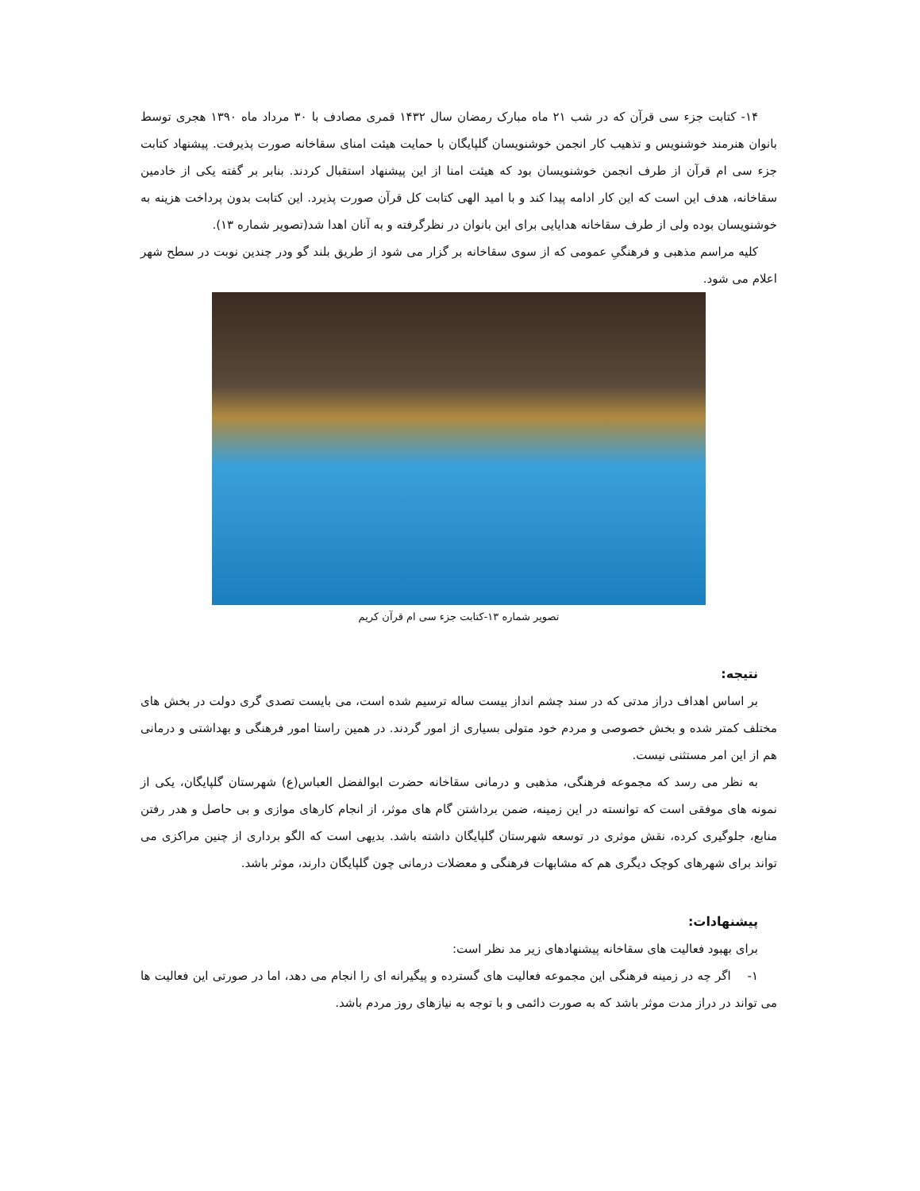۱۴- کتابت جزء سی قرآن که در شب ۲۱ ماه مبارک رمضان سال ۱۴۳۲ قمری مصادف با ۳۰ مرداد ماه ۱۳۹۰ هجری توسط بانوان هنرمند خوشنویس و تذهیب کار انجمن خوشنویسان گلپایگان با حمایت هیئت امنای سقاخانه صورت پذیرفت. پیشنهاد کتابت جزء سی ام قرآن از طرف انجمن خوشنویسان بود که هیئت امنا از این پیشنهاد استقبال کردند. بنابر بر گفته یکی از خادمین سقاخانه، هدف این است که این کار ادامه پیدا کند و با امید الهی کتابت کل قرآن صورت پذیرد. این کتابت بدون پرداخت هزینه به خوشنویسان بوده ولی از طرف سقاخانه هدایایی برای این بانوان در نظرگرفته و به آنان اهدا شد(تصویر شماره ۱۳).
کلیه مراسم مذهبی و فرهنگیِ عمومی که از سوی سقاخانه بر گزار می شود از طریق بلند گو ودر چندین نوبت در سطح شهر اعلام می شود.
تصویر شماره ۱۳-کتابت جزء سی ام قرآن کریم
نتیجه:
بر اساس اهداف دراز مدتی که در سند چشم انداز بیست ساله ترسیم شده است، می بایست تصدی گری دولت در بخش های مختلف کمتر شده و بخش خصوصی و مردم خود متولی بسیاری از امور گردند. در همین راستا امور فرهنگی و بهداشتی و درمانی هم از این امر مستثنی نیست.
به نظر می رسد که مجموعه فرهنگی، مذهبی و درمانی سقاخانه حضرت ابوالفضل العباس(ع) شهرستان گلپایگان، یکی از نمونه های موفقی است که توانسته در این زمینه، ضمن برداشتن گام های موثر، از انجام کارهای موازی و بی حاصل و هدر رفتن منابع، جلوگیری کرده، نقش موثری در توسعه شهرستان گلپایگان داشته باشد. بدیهی است که الگو برداری از چنین مراکزی می تواند برای شهرهای کوچک دیگری هم که مشابهات فرهنگی و معضلات درمانی چون گلپایگان دارند، موثر باشد.
پیشنهادات:
برای بهبود فعالیت های سقاخانه پیشنهادهای زیر مد نظر است:
۱- اگر چه در زمینه فرهنگی این مجموعه فعالیت های گسترده و پیگیرانه ای را انجام می دهد، اما در صورتی این فعالیت ها می تواند در دراز مدت موثر باشد که به صورت دائمی و با توجه به نیازهای روز مردم باشد.